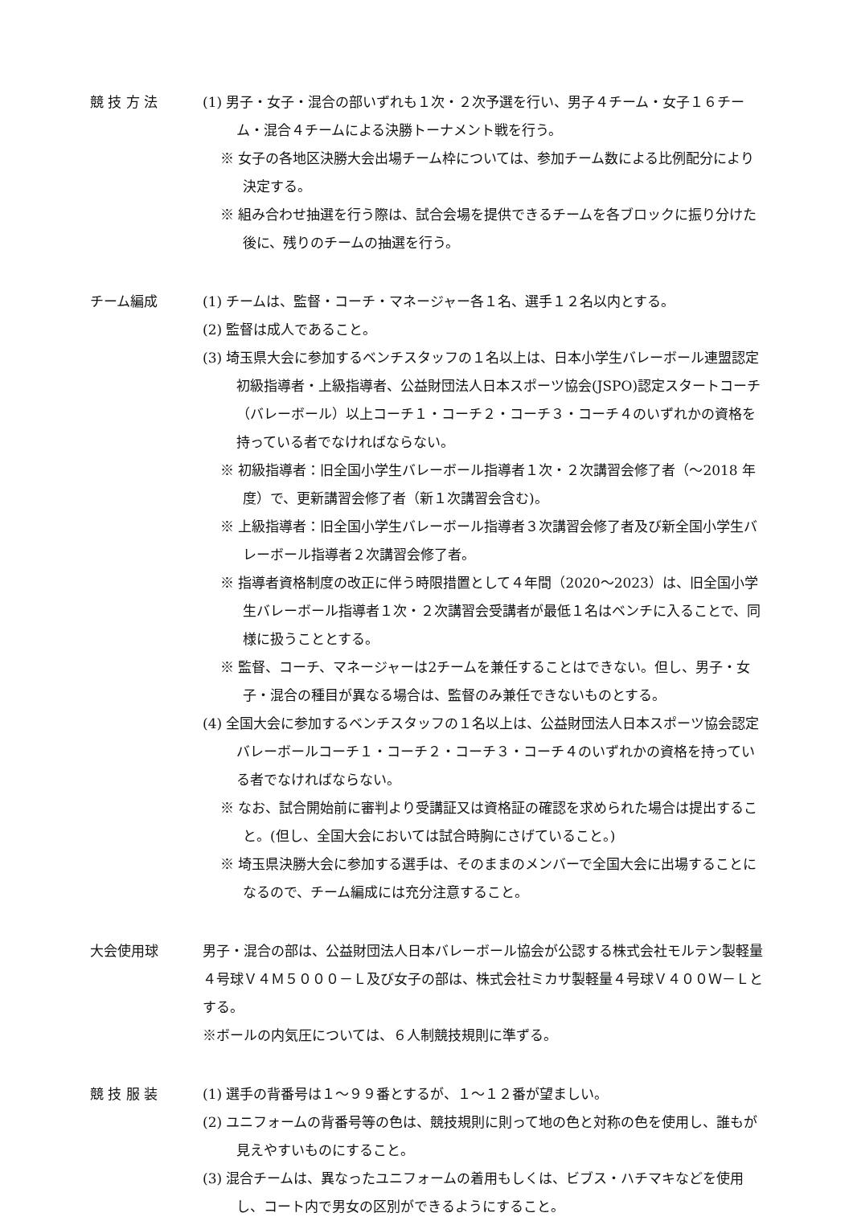競 技 方 法 (1) 男子・女子・混合の部いずれも１次・２次予選を行い、男子４チーム・女子１６チーム・混合４チームによる決勝トーナメント戦を行う。
※ 女子の各地区決勝大会出場チーム枠については、参加チーム数による比例配分により決定する。
※ 組み合わせ抽選を行う際は、試合会場を提供できるチームを各ブロックに振り分けた後に、残りのチームの抽選を行う。
チーム編成 (1) チームは、監督・コーチ・マネージャー各１名、選手１２名以内とする。
(2) 監督は成人であること。
(3) 埼玉県大会に参加するベンチスタッフの１名以上は、日本小学生バレーボール連盟認定初級指導者・上級指導者、公益財団法人日本スポーツ協会(JSPO)認定スタートコーチ（バレーボール）以上コーチ１・コーチ２・コーチ３・コーチ４のいずれかの資格を持っている者でなければならない。
※ 初級指導者：旧全国小学生バレーボール指導者１次・２次講習会修了者（～2018 年度）で、更新講習会修了者（新１次講習会含む)。
※ 上級指導者：旧全国小学生バレーボール指導者３次講習会修了者及び新全国小学生バレーボール指導者２次講習会修了者。
※ 指導者資格制度の改正に伴う時限措置として４年間（2020～2023）は、旧全国小学生バレーボール指導者１次・２次講習会受講者が最低１名はベンチに入ることで、同様に扱うこととする。
※ 監督、コーチ、マネージャーは2チームを兼任することはできない。但し、男子・女子・混合の種目が異なる場合は、監督のみ兼任できないものとする。
(4) 全国大会に参加するベンチスタッフの１名以上は、公益財団法人日本スポーツ協会認定バレーボールコーチ１・コーチ２・コーチ３・コーチ４のいずれかの資格を持っている者でなければならない。
※ なお、試合開始前に審判より受講証又は資格証の確認を求められた場合は提出すること。(但し、全国大会においては試合時胸にさげていること。)
※ 埼玉県決勝大会に参加する選手は、そのままのメンバーで全国大会に出場することになるので、チーム編成には充分注意すること。
大会使用球 男子・混合の部は、公益財団法人日本バレーボール協会が公認する株式会社モルテン製軽量４号球Ｖ４Ｍ５０００－Ｌ及び女子の部は、株式会社ミカサ製軽量４号球Ｖ４００Ｗ－Ｌとする。
※ボールの内気圧については、６人制競技規則に準ずる。
競 技 服 装 (1) 選手の背番号は１～９９番とするが、１～１２番が望ましい。
(2) ユニフォームの背番号等の色は、競技規則に則って地の色と対称の色を使用し、誰もが見えやすいものにすること。
(3) 混合チームは、異なったユニフォームの着用もしくは、ビブス・ハチマキなどを使用し、コート内で男女の区別ができるようにすること。